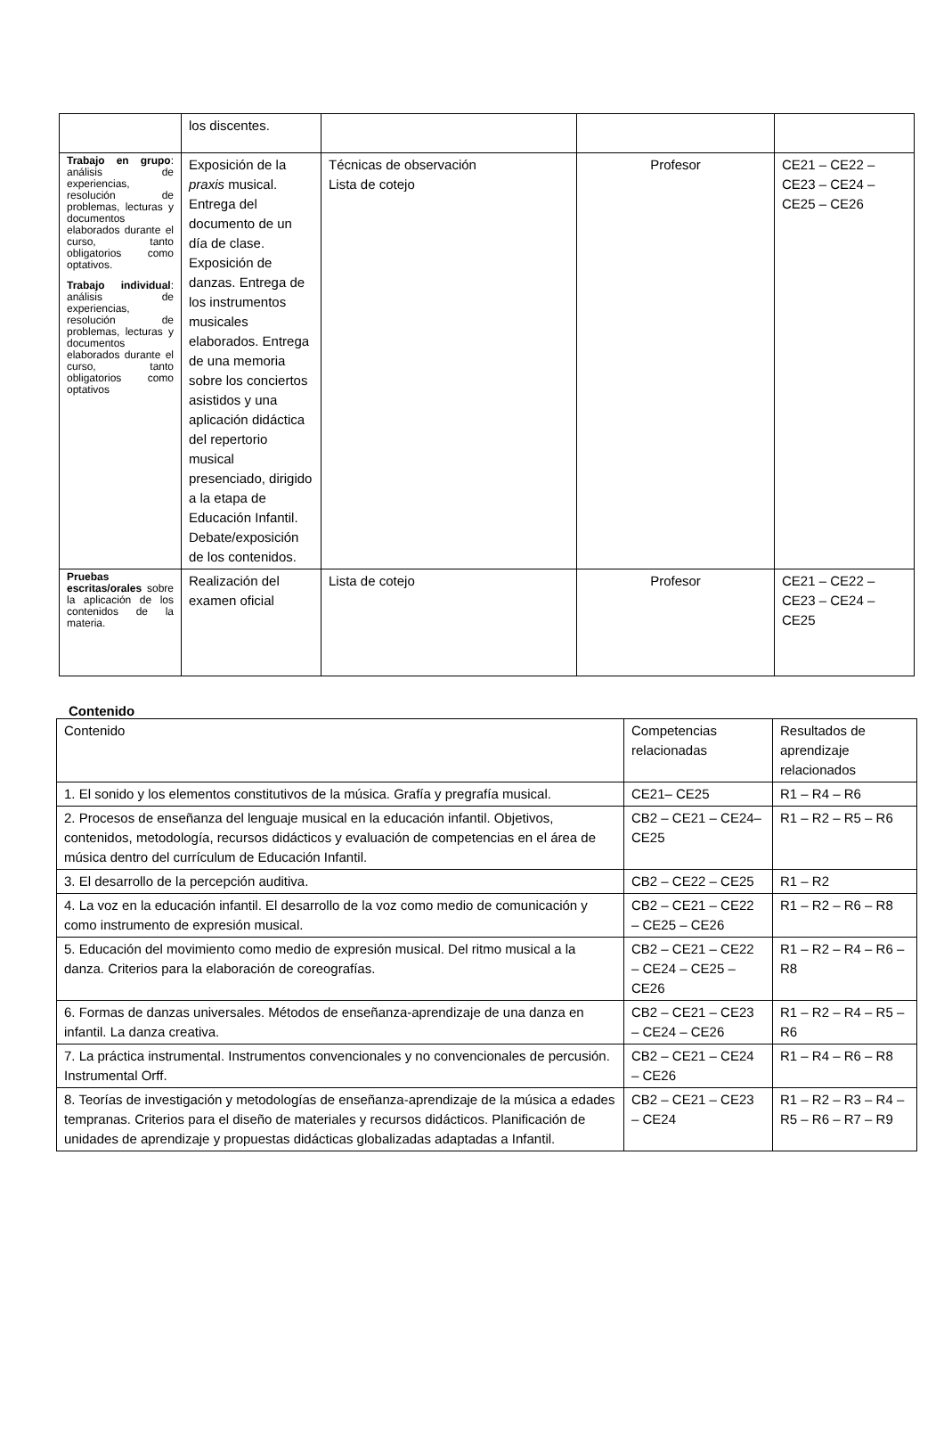| | los discentes. | | | |
| Trabajo en grupo : análisis de experiencias, resolución de problemas, lecturas y documentos elaborados durante el curso, tanto obligatorios como optativos. Trabajo individual : análisis de experiencias, resolución de problemas, lecturas y documentos elaborados durante el curso, tanto obligatorios como optativos | Exposición de la praxis musical. Entrega del documento de un día de clase. Exposición de danzas. Entrega de los instrumentos musicales elaborados. Entrega de una memoria sobre los conciertos asistidos y una aplicación didáctica del repertorio musical presenciado, dirigido a la etapa de Educación Infantil. Debate/exposición de los contenidos. | Técnicas de observación Lista de cotejo | Profesor | CE21 – CE22 – CE23 – CE24 – CE25 – CE26 |
| Pruebas escritas/orales sobre la aplicación de los contenidos de la materia. | Realización del examen oficial | Lista de cotejo | Profesor | CE21 – CE22 – CE23 – CE24 – CE25 |
Contenido
| Contenido | Competencias relacionadas | Resultados de aprendizaje relacionados |
| 1. El sonido y los elementos constitutivos de la música. Grafía y pregrafía musical. | CE21– CE25 | R1 – R4 – R6 |
| 2. Procesos de enseñanza del lenguaje musical en la educación infantil. Objetivos, contenidos, metodología, recursos didácticos y evaluación de competencias en el área de música dentro del currículum de Educación Infantil. | CB2 – CE21 – CE24– CE25 | R1 – R2 – R5 – R6 |
| 3. El desarrollo de la percepción auditiva. | CB2 – CE22 – CE25 | R1 – R2 |
| 4. La voz en la educación infantil. El desarrollo de la voz como medio de comunicación y como instrumento de expresión musical. | CB2 – CE21 – CE22 – CE25 – CE26 | R1 – R2 – R6 – R8 |
| 5. Educación del movimiento como medio de expresión musical. Del ritmo musical a la danza. Criterios para la elaboración de coreografías. | CB2 – CE21 – CE22 – CE24 – CE25 – CE26 | R1 – R2 – R4 – R6 – R8 |
| 6. Formas de danzas universales. Métodos de enseñanza-aprendizaje de una danza en infantil. La danza creativa. | CB2 – CE21 – CE23 – CE24 – CE26 | R1 – R2 – R4 – R5 – R6 |
| 7. La práctica instrumental. Instrumentos convencionales y no convencionales de percusión. Instrumental Orff. | CB2 – CE21 – CE24 – CE26 | R1 – R4 – R6 – R8 |
| 8. Teorías de investigación y metodologías de enseñanza-aprendizaje de la música a edades tempranas. Criterios para el diseño de materiales y recursos didácticos. Planificación de unidades de aprendizaje y propuestas didácticas globalizadas adaptadas a Infantil. | CB2 – CE21 – CE23 – CE24 | R1 – R2 – R3 – R4 – R5 – R6 – R7 – R9 |